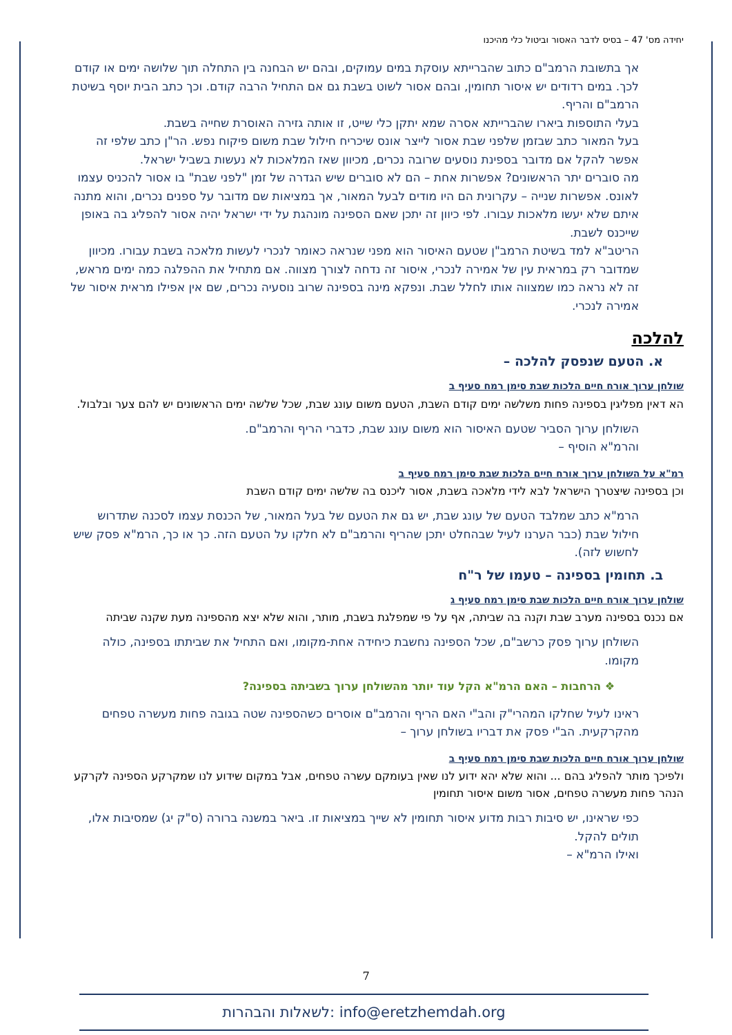יחידה מס' 47 – בסיס לדבר האסור וביטול כלי מהיכנו
אך בתשובת הרמב"ם כתוב שהברייתא עוסקת במים עמוקים, ובהם יש הבחנה בין התחלה תוך שלושה ימים או קודם לכך. במים רדודים יש איסור תחומין, ובהם אסור לשוט בשבת גם אם התחיל הרבה קודם. וכך כתב הבית יוסף בשיטת הרמב"ם והריף.
בעלי התוספות ביארו שהברייתא אסרה שמא יתקן כלי שייט, זו אותה גזירה האוסרת שחייה בשבת.
בעל המאור כתב שבזמן שלפני שבת אסור לייצר אונס שיכריח חילול שבת משום פיקוח נפש. הר"ן כתב שלפי זה אפשר להקל אם מדובר בספינת נוסעים שרובה נכרים, מכיוון שאז המלאכות לא נעשות בשביל ישראל.
מה סוברים יתר הראשונים? אפשרות אחת – הם לא סוברים שיש הגדרה של זמן "לפני שבת" בו אסור להכניס עצמו לאונס. אפשרות שנייה – עקרונית הם היו מודים לבעל המאור, אך במציאות שם מדובר על ספנים נכרים, והוא מתנה איתם שלא יעשו מלאכות עבורו. לפי כיוון זה יתכן שאם הספינה מונהגת על ידי ישראל יהיה אסור להפליג בה באופן שייכנס לשבת.
הריטב"א למד בשיטת הרמב"ן שטעם האיסור הוא מפני שנראה כאומר לנכרי לעשות מלאכה בשבת עבורו. מכיוון שמדובר רק במראית עין של אמירה לנכרי, איסור זה נדחה לצורך מצווה. אם מתחיל את ההפלגה כמה ימים מראש, זה לא נראה כמו שמצווה אותו לחלל שבת. ונפקא מינה בספינה שרוב נוסעיה נכרים, שם אין אפילו מראית איסור של אמירה לנכרי.
להלכה
א. הטעם שנפסק להלכה –
שולחן ערוך אורח חיים הלכות שבת סימן רמח סעיף ב
הא דאין מפליגין בספינה פחות משלשה ימים קודם השבת, הטעם משום עונג שבת, שכל שלשה ימים הראשונים יש להם צער ובלבול.
השולחן ערוך הסביר שטעם האיסור הוא משום עונג שבת, כדברי הריף והרמב"ם.
והרמ"א הוסיף –
רמ"א על השולחן ערוך אורח חיים הלכות שבת סימן רמח סעיף ב
וכן בספינה שיצטרך הישראל לבא לידי מלאכה בשבת, אסור ליכנס בה שלשה ימים קודם השבת
הרמ"א כתב שמלבד הטעם של עונג שבת, יש גם את הטעם של בעל המאור, של הכנסת עצמו לסכנה שתדרוש חילול שבת (כבר הערנו לעיל שבהחלט יתכן שהריף והרמב"ם לא חלקו על הטעם הזה. כך או כך, הרמ"א פסק שיש לחשוש לזה).
ב. תחומין בספינה – טעמו של ר"ח
שולחן ערוך אורח חיים הלכות שבת סימן רמח סעיף ג
אם נכנס בספינה מערב שבת וקנה בה שביתה, אף על פי שמפלגת בשבת, מותר, והוא שלא יצא מהספינה מעת שקנה שביתה
השולחן ערוך פסק כרשב"ם, שכל הספינה נחשבת כיחידה אחת-מקומו, ואם התחיל את שביתתו בספינה, כולה מקומו.
❖ הרחבות – האם הרמ"א הקל עוד יותר מהשולחן ערוך בשביתה בספינה?
ראינו לעיל שחלקו המהרי"ק והב"י האם הריף והרמב"ם אוסרים כשהספינה שטה בגובה פחות מעשרה טפחים מהקרקעית. הב"י פסק את דבריו בשולחן ערוך –
שולחן ערוך אורח חיים הלכות שבת סימן רמח סעיף ב
ולפיכך מותר להפליג בהם ... והוא שלא יהא ידוע לנו שאין בעומקם עשרה טפחים, אבל במקום שידוע לנו שמקרקע הספינה לקרקע הנהר פחות מעשרה טפחים, אסור משום איסור תחומין
כפי שראינו, יש סיבות רבות מדוע איסור תחומין לא שייך במציאות זו. ביאר במשנה ברורה (ס"ק יג) שמסיבות אלו, תולים להקל.
ואילו הרמ"א –
7
info@eretzhemdah.org :לשאלות והבהרות